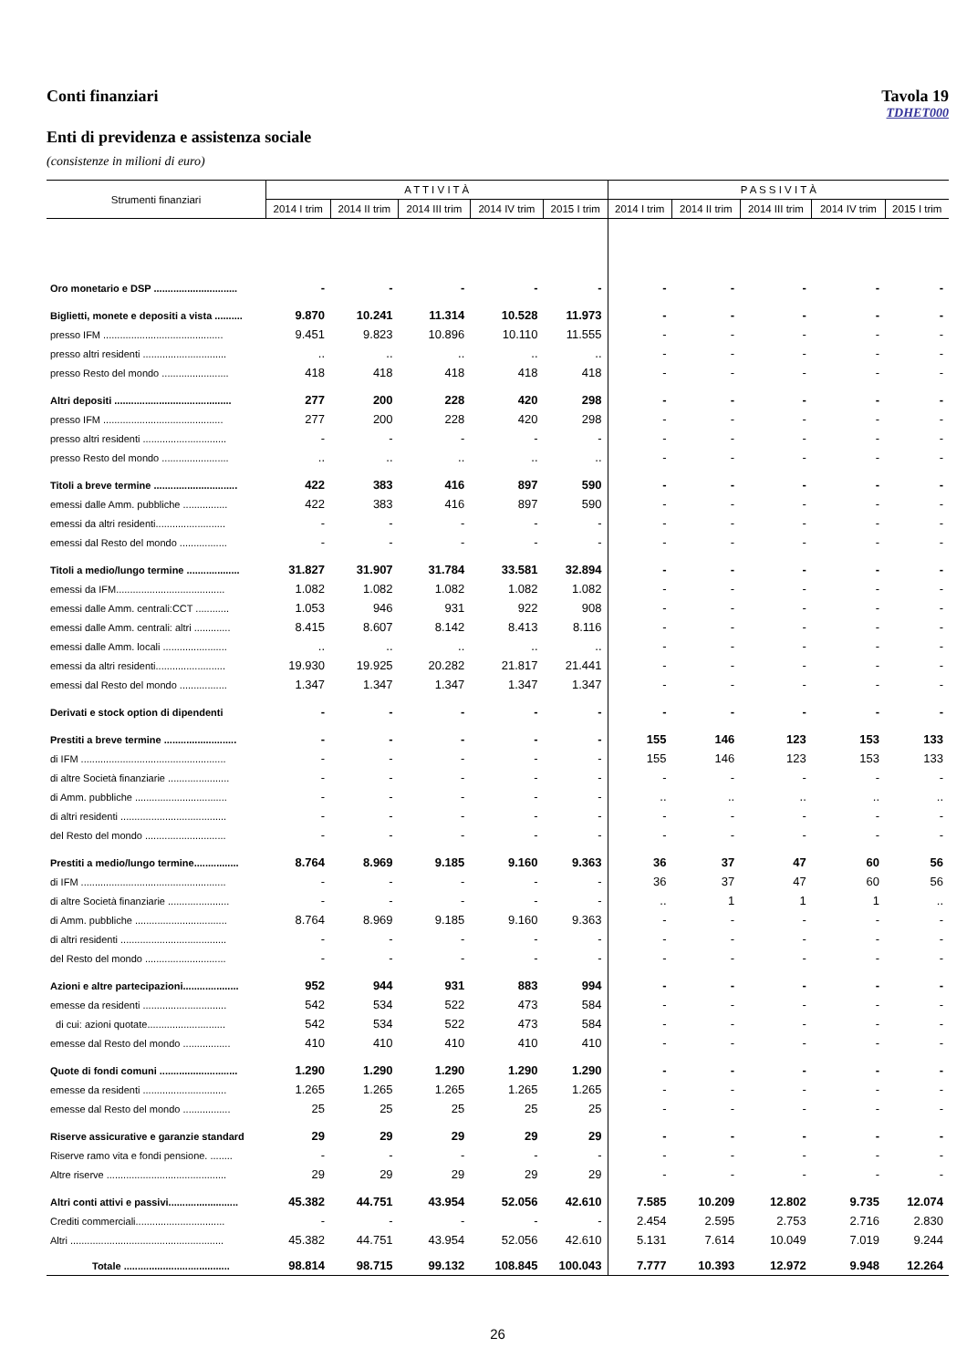Conti finanziari Tavola 19
TDHET000
Enti di previdenza e assistenza sociale
(consistenze in milioni di euro)
| Strumenti finanziari | A T T I V I T À | | | | | P A S S I V I T À | | | | |
| --- | --- | --- | --- | --- | --- | --- | --- | --- | --- | --- |
| | 2014 I trim | 2014 II trim | 2014 III trim | 2014 IV trim | 2015 I trim | 2014 I trim | 2014 II trim | 2014 III trim | 2014 IV trim | 2015 I trim |
| Oro monetario e DSP .............................. | - | - | - | - | - | - | - | - | - | - |
| Biglietti, monete e depositi a vista .......... | 9.870 | 10.241 | 11.314 | 10.528 | 11.973 | - | - | - | - | - |
| presso IFM ........................................... | 9.451 | 9.823 | 10.896 | 10.110 | 11.555 | - | - | - | - | - |
| presso altri residenti .............................. | .. | .. | .. | .. | .. | - | - | - | - | - |
| presso Resto del mondo ........................ | 418 | 418 | 418 | 418 | 418 | - | - | - | - | - |
| Altri depositi .......................................... | 277 | 200 | 228 | 420 | 298 | - | - | - | - | - |
| presso IFM ........................................... | 277 | 200 | 228 | 420 | 298 | - | - | - | - | - |
| presso altri residenti .............................. | - | - | - | - | - | - | - | - | - | - |
| presso Resto del mondo ........................ | .. | .. | .. | .. | .. | - | - | - | - | - |
| Titoli a breve termine .............................. | 422 | 383 | 416 | 897 | 590 | - | - | - | - | - |
| emessi dalle Amm. pubbliche ................ | 422 | 383 | 416 | 897 | 590 | - | - | - | - | - |
| emessi da altri residenti......................... | - | - | - | - | - | - | - | - | - | - |
| emessi dal Resto del mondo ................. | - | - | - | - | - | - | - | - | - | - |
| Titoli a medio/lungo termine ................... | 31.827 | 31.907 | 31.784 | 33.581 | 32.894 | - | - | - | - | - |
| emessi da IFM....................................... | 1.082 | 1.082 | 1.082 | 1.082 | 1.082 | - | - | - | - | - |
| emessi dalle Amm. centrali:CCT ............ | 1.053 | 946 | 931 | 922 | 908 | - | - | - | - | - |
| emessi dalle Amm. centrali: altri ............. | 8.415 | 8.607 | 8.142 | 8.413 | 8.116 | - | - | - | - | - |
| emessi dalle Amm. locali ....................... | .. | .. | .. | .. | .. | - | - | - | - | - |
| emessi da altri residenti......................... | 19.930 | 19.925 | 20.282 | 21.817 | 21.441 | - | - | - | - | - |
| emessi dal Resto del mondo ................. | 1.347 | 1.347 | 1.347 | 1.347 | 1.347 | - | - | - | - | - |
| Derivati e stock option di dipendenti | - | - | - | - | - | - | - | - | - | - |
| Prestiti a breve termine .......................... | - | - | - | - | - | 155 | 146 | 123 | 153 | 133 |
| di IFM .................................................... | - | - | - | - | - | 155 | 146 | 123 | 153 | 133 |
| di altre Società finanziarie ...................... | - | - | - | - | - | - | - | - | - | - |
| di Amm. pubbliche ................................. | - | - | - | - | - | .. | .. | .. | .. | .. |
| di altri residenti ...................................... | - | - | - | - | - | - | - | - | - | - |
| del Resto del mondo ............................. | - | - | - | - | - | - | - | - | - | - |
| Prestiti a medio/lungo termine................ | 8.764 | 8.969 | 9.185 | 9.160 | 9.363 | 36 | 37 | 47 | 60 | 56 |
| di IFM .................................................... | - | - | - | - | - | 36 | 37 | 47 | 60 | 56 |
| di altre Società finanziarie ...................... | - | - | - | - | - | .. | 1 | 1 | 1 | .. |
| di Amm. pubbliche ................................. | 8.764 | 8.969 | 9.185 | 9.160 | 9.363 | - | - | - | - | - |
| di altri residenti ...................................... | - | - | - | - | - | - | - | - | - | - |
| del Resto del mondo ............................. | - | - | - | - | - | - | - | - | - | - |
| Azioni e altre partecipazioni.................... | 952 | 944 | 931 | 883 | 994 | - | - | - | - | - |
| emesse da residenti .............................. | 542 | 534 | 522 | 473 | 584 | - | - | - | - | - |
| di cui: azioni quotate............................ | 542 | 534 | 522 | 473 | 584 | - | - | - | - | - |
| emesse dal Resto del mondo ................. | 410 | 410 | 410 | 410 | 410 | - | - | - | - | - |
| Quote di fondi comuni ............................ | 1.290 | 1.290 | 1.290 | 1.290 | 1.290 | - | - | - | - | - |
| emesse da residenti .............................. | 1.265 | 1.265 | 1.265 | 1.265 | 1.265 | - | - | - | - | - |
| emesse dal Resto del mondo ................. | 25 | 25 | 25 | 25 | 25 | - | - | - | - | - |
| Riserve assicurative e garanzie standard | 29 | 29 | 29 | 29 | 29 | - | - | - | - | - |
| Riserve ramo vita e fondi pensione. ........ | - | - | - | - | - | - | - | - | - | - |
| Altre riserve ........................................... | 29 | 29 | 29 | 29 | 29 | - | - | - | - | - |
| Altri conti attivi e passivi......................... | 45.382 | 44.751 | 43.954 | 52.056 | 42.610 | 7.585 | 10.209 | 12.802 | 9.735 | 12.074 |
| Crediti commerciali................................ | - | - | - | - | - | 2.454 | 2.595 | 2.753 | 2.716 | 2.830 |
| Altri ....................................................... | 45.382 | 44.751 | 43.954 | 52.056 | 42.610 | 5.131 | 7.614 | 10.049 | 7.019 | 9.244 |
| Totale ...................................... | 98.814 | 98.715 | 99.132 | 108.845 | 100.043 | 7.777 | 10.393 | 12.972 | 9.948 | 12.264 |
26